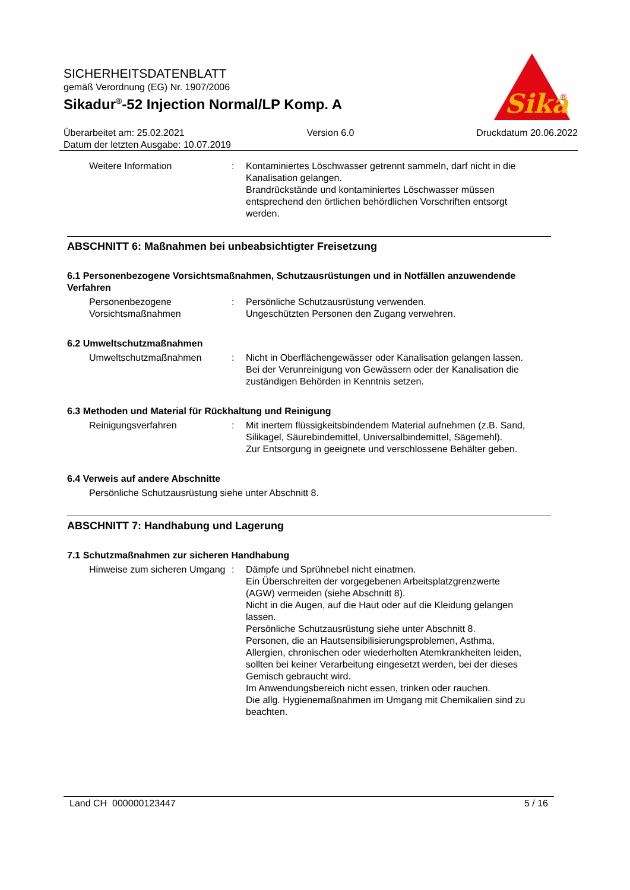SICHERHEITSDATENBLATT
gemäß Verordnung (EG) Nr. 1907/2006
Sikadur<sup>®</sup>-52 Injection Normal/LP Komp. A
Sika
®
Überarbeitet am: 25.02.2021 Version 6.0 Druckdatum 20.06.2022
Datum der letzten Ausgabe: 10.07.2019
Weitere Information : Kontaminiertes Löschwasser getrennt sammeln, darf nicht in die Kanalisation gelangen.
Brandrückstände und kontaminiertes Löschwasser müssen entsprechend den örtlichen behördlichen Vorschriften entsorgt werden.
ABSCHNITT 6: Maßnahmen bei unbeabsichtigter Freisetzung
6.1 Personenbezogene Vorsichtsmaßnahmen, Schutzausrüstungen und in Notfällen anzuwendende Verfahren
Personenbezogene Vorsichtsmaßnahmen
: Persönliche Schutzausrüstung verwenden.
Ungeschützten Personen den Zugang verwehren.
6.2 Umweltschutzmaßnahmen
Umweltschutzmaßnahmen : Nicht in Oberflächengewässer oder Kanalisation gelangen lassen.
Bei der Verunreinigung von Gewässern oder der Kanalisation die zuständigen Behörden in Kenntnis setzen.
6.3 Methoden und Material für Rückhaltung und Reinigung
Reinigungsverfahren : Mit inertem flüssigkeitsbindendem Material aufnehmen (z.B. Sand, Silikagel, Säurebindemittel, Universalbindemittel, Sägemehl).
Zur Entsorgung in geeignete und verschlossene Behälter geben.
6.4 Verweis auf andere Abschnitte
Persönliche Schutzausrüstung siehe unter Abschnitt 8.
ABSCHNITT 7: Handhabung und Lagerung
7.1 Schutzmaßnahmen zur sicheren Handhabung
Hinweise zum sicheren Umgang
: Dämpfe und Sprühnebel nicht einatmen.
Ein Überschreiten der vorgegebenen Arbeitsplatzgrenzwerte (AGW) vermeiden (siehe Abschnitt 8).
Nicht in die Augen, auf die Haut oder auf die Kleidung gelangen lassen.
Persönliche Schutzausrüstung siehe unter Abschnitt 8.
Personen, die an Hautsensibilisierungsproblemen, Asthma, Allergien, chronischen oder wiederholten Atemkrankheiten leiden, sollten bei keiner Verarbeitung eingesetzt werden, bei der dieses Gemisch gebraucht wird.
Im Anwendungsbereich nicht essen, trinken oder rauchen.
Die allg. Hygienemaßnahmen im Umgang mit Chemikalien sind zu beachten.
Land CH 000000123447 5 / 16